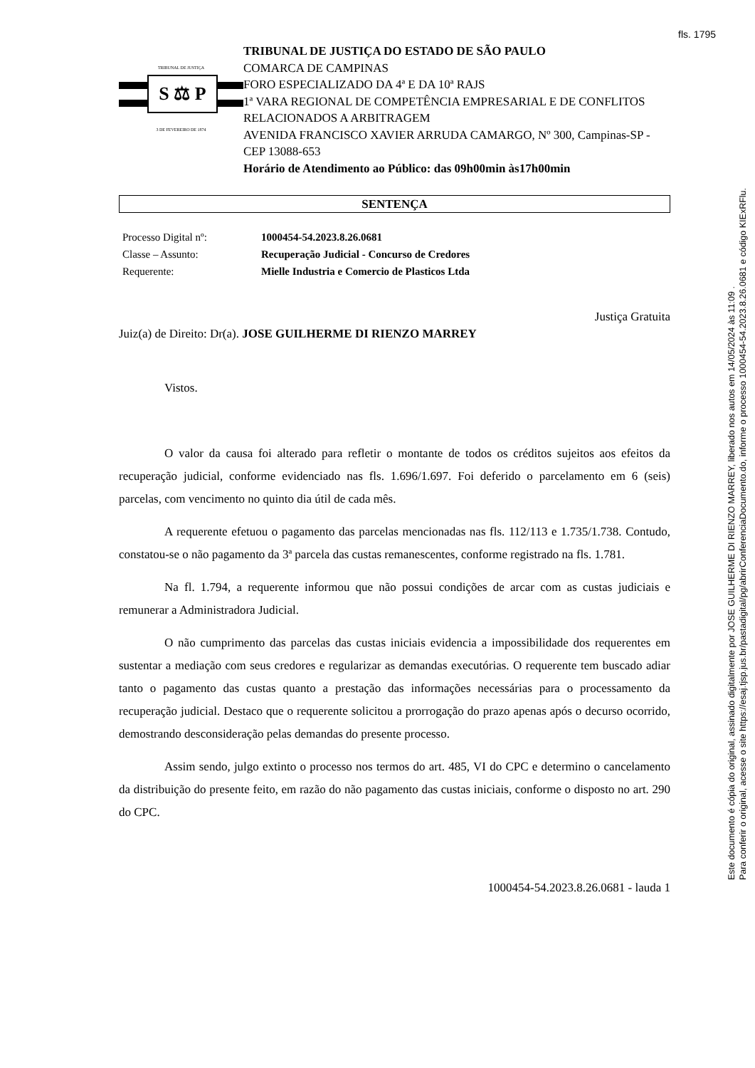fls. 1795
TRIBUNAL DE JUSTIÇA
S ⚖ P
3 DE FEVEREIRO DE 1874
TRIBUNAL DE JUSTIÇA DO ESTADO DE SÃO PAULO
COMARCA DE CAMPINAS
FORO ESPECIALIZADO DA 4ª E DA 10ª RAJS
1ª VARA REGIONAL DE COMPETÊNCIA EMPRESARIAL E DE CONFLITOS RELACIONADOS A ARBITRAGEM
AVENIDA FRANCISCO XAVIER ARRUDA CAMARGO, Nº 300, Campinas-SP - CEP 13088-653
Horário de Atendimento ao Público: das 09h00min às17h00min
SENTENÇA
| Processo Digital nº: | 1000454-54.2023.8.26.0681 |
| Classe – Assunto: | Recuperação Judicial - Concurso de Credores |
| Requerente: | Mielle Industria e Comercio de Plasticos Ltda |
Justiça Gratuita
Juiz(a) de Direito: Dr(a). JOSE GUILHERME DI RIENZO MARREY
Vistos.
O valor da causa foi alterado para refletir o montante de todos os créditos sujeitos aos efeitos da recuperação judicial, conforme evidenciado nas fls. 1.696/1.697. Foi deferido o parcelamento em 6 (seis) parcelas, com vencimento no quinto dia útil de cada mês.
A requerente efetuou o pagamento das parcelas mencionadas nas fls. 112/113 e 1.735/1.738. Contudo, constatou-se o não pagamento da 3ª parcela das custas remanescentes, conforme registrado na fls. 1.781.
Na fl. 1.794, a requerente informou que não possui condições de arcar com as custas judiciais e remunerar a Administradora Judicial.
O não cumprimento das parcelas das custas iniciais evidencia a impossibilidade dos requerentes em sustentar a mediação com seus credores e regularizar as demandas executórias. O requerente tem buscado adiar tanto o pagamento das custas quanto a prestação das informações necessárias para o processamento da recuperação judicial. Destaco que o requerente solicitou a prorrogação do prazo apenas após o decurso ocorrido, demostrando desconsideração pelas demandas do presente processo.
Assim sendo, julgo extinto o processo nos termos do art. 485, VI do CPC e determino o cancelamento da distribuição do presente feito, em razão do não pagamento das custas iniciais, conforme o disposto no art. 290 do CPC.
1000454-54.2023.8.26.0681 - lauda 1
Este documento é cópia do original, assinado digitalmente por JOSE GUILHERME DI RIENZO MARREY, liberado nos autos em 14/05/2024 às 11:09 .
Para conferir o original, acesse o site https://esaj.tjsp.jus.br/pastadigital/pg/abrirConferenciaDocumento.do, informe o processo 1000454-54.2023.8.26.0681 e código KIExRFlu.